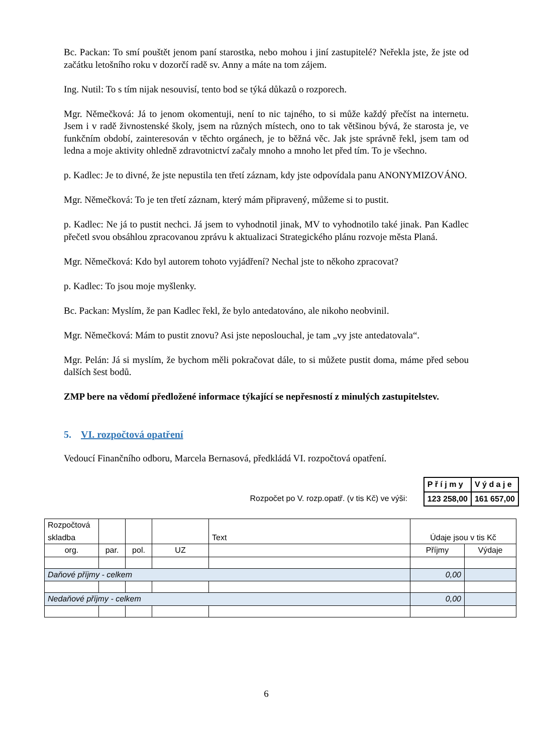Bc. Packan: To smí pouštět jenom paní starostka, nebo mohou i jiní zastupitelé? Neřekla jste, že jste od začátku letošního roku v dozorčí radě sv. Anny a máte na tom zájem.
Ing. Nutil: To s tím nijak nesouvisí, tento bod se týká důkazů o rozporech.
Mgr. Němečková: Já to jenom okomentuji, není to nic tajného, to si může každý přečíst na internetu. Jsem i v radě živnostenské školy, jsem na různých místech, ono to tak většinou bývá, že starosta je, ve funkčním období, zainteresován v těchto orgánech, je to běžná věc. Jak jste správně řekl, jsem tam od ledna a moje aktivity ohledně zdravotnictví začaly mnoho a mnoho let před tím. To je všechno.
p. Kadlec: Je to divné, že jste nepustila ten třetí záznam, kdy jste odpovídala panu ANONYMIZOVÁNO.
Mgr. Němečková: To je ten třetí záznam, který mám připravený, můžeme si to pustit.
p. Kadlec: Ne já to pustit nechci. Já jsem to vyhodnotil jinak, MV to vyhodnotilo také jinak. Pan Kadlec přečetl svou obsáhlou zpracovanou zprávu k aktualizaci Strategického plánu rozvoje města Planá.
Mgr. Němečková: Kdo byl autorem tohoto vyjádření? Nechal jste to někoho zpracovat?
p. Kadlec: To jsou moje myšlenky.
Bc. Packan: Myslím, že pan Kadlec řekl, že bylo antedatováno, ale nikoho neobvinil.
Mgr. Němečková: Mám to pustit znovu? Asi jste neposlouchal, je tam „vy jste antedatovala“.
Mgr. Pelán: Já si myslím, že bychom měli pokračovat dále, to si můžete pustit doma, máme před sebou dalších šest bodů.
ZMP bere na vědomí předložené informace týkající se nepřesností z minulých zastupitelstev.
5. VI. rozpočtová opatření
Vedoucí Finančního odboru, Marcela Bernasová, předkládá VI. rozpočtová opatření.
Rozpočet po V. rozp.opatř. (v tis Kč) ve výši:
| P ř í j m y | V ý d a j e |
| --- | --- |
| 123 258,00 | 161 657,00 |
| Rozpočtová skladba | | | | Text | Údaje jsou v tis Kč | |
| org. | par. | pol. | UZ | | Příjmy | Výdaje |
| Daňové příjmy - celkem | | | | | 0,00 | |
| Nedaňové příjmy - celkem | | | | | 0,00 | |
6